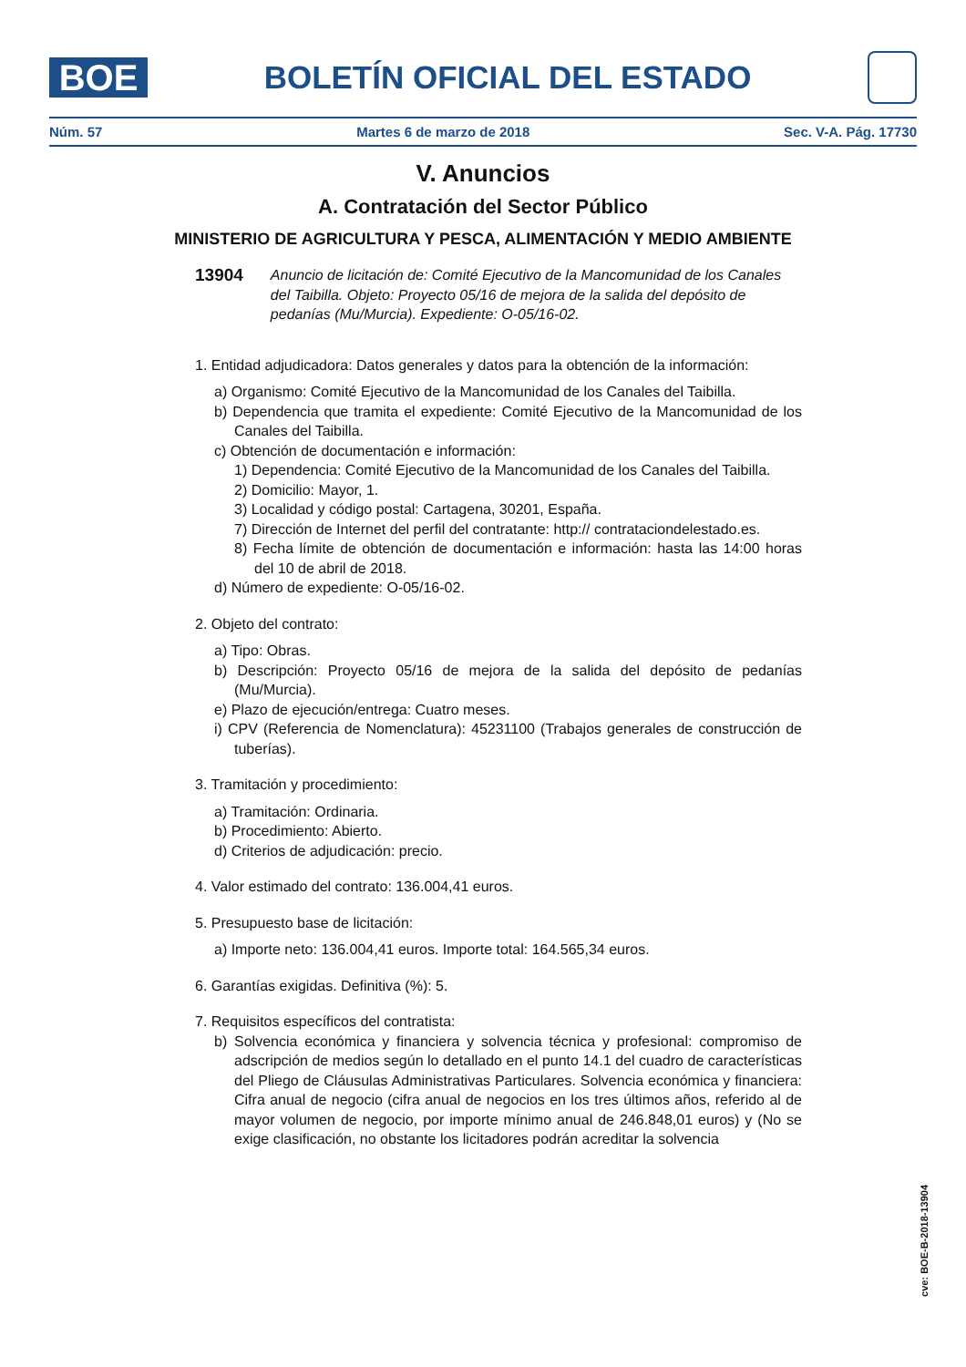BOE
BOLETÍN OFICIAL DEL ESTADO
Núm. 57 Martes 6 de marzo de 2018 Sec. V-A. Pág. 17730
V. Anuncios
A. Contratación del Sector Público
MINISTERIO DE AGRICULTURA Y PESCA, ALIMENTACIÓN Y MEDIO AMBIENTE
13904 Anuncio de licitación de: Comité Ejecutivo de la Mancomunidad de los Canales del Taibilla. Objeto: Proyecto 05/16 de mejora de la salida del depósito de pedanías (Mu/Murcia). Expediente: O-05/16-02.
1. Entidad adjudicadora: Datos generales y datos para la obtención de la información:
a) Organismo: Comité Ejecutivo de la Mancomunidad de los Canales del Taibilla.
b) Dependencia que tramita el expediente: Comité Ejecutivo de la Mancomunidad de los Canales del Taibilla.
c) Obtención de documentación e información:
1) Dependencia: Comité Ejecutivo de la Mancomunidad de los Canales del Taibilla.
2) Domicilio: Mayor, 1.
3) Localidad y código postal: Cartagena, 30201, España.
7) Dirección de Internet del perfil del contratante: http:// contrataciondelestado.es.
8) Fecha límite de obtención de documentación e información: hasta las 14:00 horas del 10 de abril de 2018.
d) Número de expediente: O-05/16-02.
2. Objeto del contrato:
a) Tipo: Obras.
b) Descripción: Proyecto 05/16 de mejora de la salida del depósito de pedanías (Mu/Murcia).
e) Plazo de ejecución/entrega: Cuatro meses.
i) CPV (Referencia de Nomenclatura): 45231100 (Trabajos generales de construcción de tuberías).
3. Tramitación y procedimiento:
a) Tramitación: Ordinaria.
b) Procedimiento: Abierto.
d) Criterios de adjudicación: precio.
4. Valor estimado del contrato: 136.004,41 euros.
5. Presupuesto base de licitación:
a) Importe neto: 136.004,41 euros. Importe total: 164.565,34 euros.
6. Garantías exigidas. Definitiva (%): 5.
7. Requisitos específicos del contratista:
b) Solvencia económica y financiera y solvencia técnica y profesional: compromiso de adscripción de medios según lo detallado en el punto 14.1 del cuadro de características del Pliego de Cláusulas Administrativas Particulares. Solvencia económica y financiera: Cifra anual de negocio (cifra anual de negocios en los tres últimos años, referido al de mayor volumen de negocio, por importe mínimo anual de 246.848,01 euros) y (No se exige clasificación, no obstante los licitadores podrán acreditar la solvencia
cve: BOE-B-2018-13904